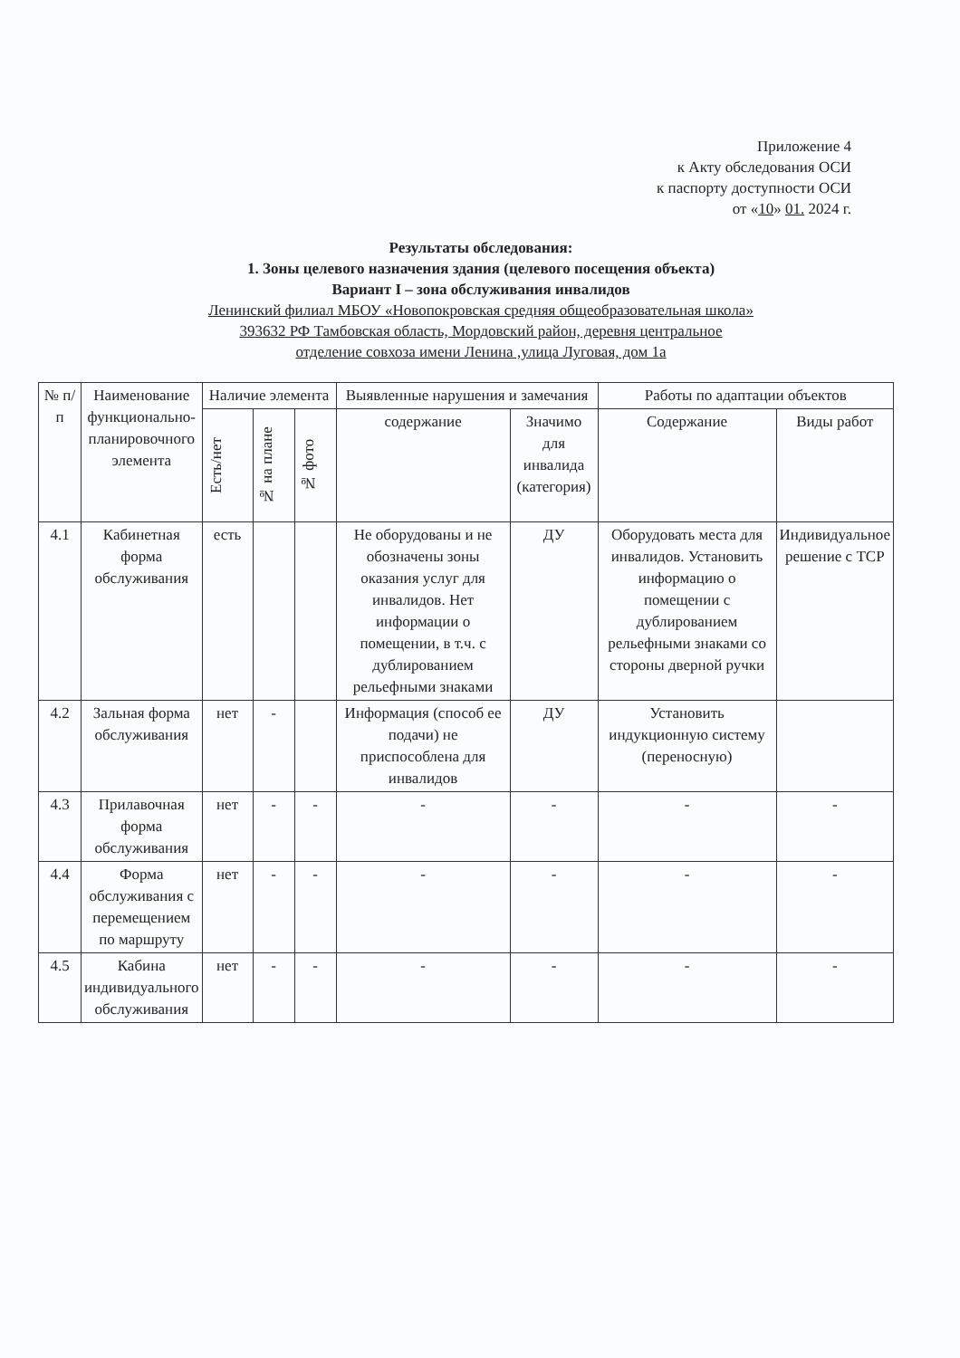Приложение 4
к Акту обследования ОСИ
к паспорту доступности ОСИ
от «10» 01. 2024 г.
Результаты обследования:
1. Зоны целевого назначения здания (целевого посещения объекта)
Вариант I – зона обслуживания инвалидов
Ленинский филиал МБОУ «Новопокровская средняя общеобразовательная школа»
393632 РФ Тамбовская область, Мордовский район, деревня центральное
отделение совхоза имени Ленина ,улица Луговая, дом 1а
| № п/п | Наименование функционально-планировочного элемента | Наличие элемента | | | Выявленные нарушения и замечания | | Работы по адаптации объектов | |
| --- | --- | --- | --- | --- | --- | --- | --- | --- |
| | | Есть/нет | № на плане | № фото | содержание | Значимо для инвалида (категория) | Содержание | Виды работ |
| 4.1 | Кабинетная форма обслуживания | есть | | | Не оборудованы и не обозначены зоны оказания услуг для инвалидов. Нет информации о помещении, в т.ч. с дублированием рельефными знаками | ДУ | Оборудовать места для инвалидов. Установить информацию о помещении с дублированием рельефными знаками со стороны дверной ручки | Индивидуальное решение с ТСР |
| 4.2 | Зальная форма обслуживания | нет | - | | Информация (способ ее подачи) не приспособлена для инвалидов | ДУ | Установить индукционную систему (переносную) | |
| 4.3 | Прилавочная форма обслуживания | нет | - | - | - | - | - | - |
| 4.4 | Форма обслуживания с перемещением по маршруту | нет | - | - | - | - | - | - |
| 4.5 | Кабина индивидуального обслуживания | нет | - | - | - | - | - | - |